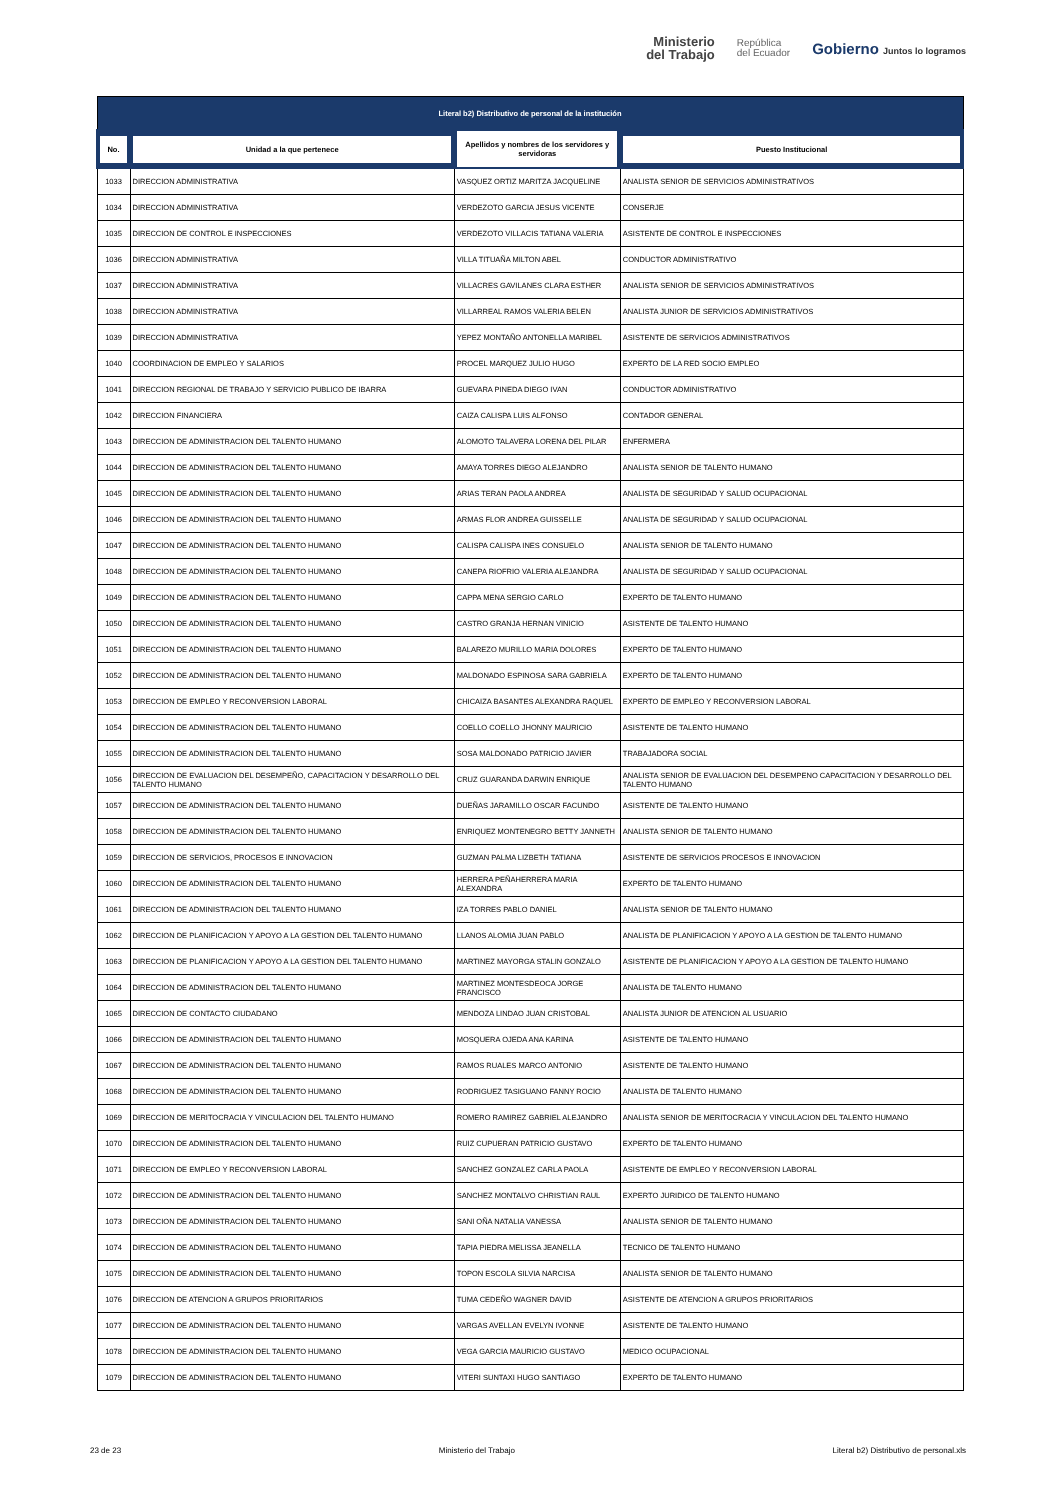Ministerio
del Trabajo
República
del Ecuador
Gobierno Juntos lo logramos
| Literal b2) Distributivo de personal de la institución | | | |
| --- | --- | --- | --- |
| No. | Unidad a la que pertenece | Apellidos y nombres de los servidores y servidoras | Puesto Institucional |
| 1033 | DIRECCION ADMINISTRATIVA | VASQUEZ ORTIZ MARITZA JACQUELINE | ANALISTA SENIOR DE SERVICIOS ADMINISTRATIVOS |
| 1034 | DIRECCION ADMINISTRATIVA | VERDEZOTO GARCIA JESUS VICENTE | CONSERJE |
| 1035 | DIRECCION DE CONTROL E INSPECCIONES | VERDEZOTO VILLACIS TATIANA VALERIA | ASISTENTE DE CONTROL E INSPECCIONES |
| 1036 | DIRECCION ADMINISTRATIVA | VILLA TITUAÑA MILTON ABEL | CONDUCTOR ADMINISTRATIVO |
| 1037 | DIRECCION ADMINISTRATIVA | VILLACRES GAVILANES CLARA ESTHER | ANALISTA SENIOR DE SERVICIOS ADMINISTRATIVOS |
| 1038 | DIRECCION ADMINISTRATIVA | VILLARREAL RAMOS VALERIA BELEN | ANALISTA JUNIOR DE SERVICIOS ADMINISTRATIVOS |
| 1039 | DIRECCION ADMINISTRATIVA | YEPEZ MONTAÑO ANTONELLA MARIBEL | ASISTENTE DE SERVICIOS ADMINISTRATIVOS |
| 1040 | COORDINACION DE EMPLEO Y SALARIOS | PROCEL MARQUEZ JULIO HUGO | EXPERTO DE LA RED SOCIO EMPLEO |
| 1041 | DIRECCION REGIONAL DE TRABAJO Y SERVICIO PUBLICO DE IBARRA | GUEVARA PINEDA DIEGO IVAN | CONDUCTOR ADMINISTRATIVO |
| 1042 | DIRECCION FINANCIERA | CAIZA CALISPA LUIS ALFONSO | CONTADOR GENERAL |
| 1043 | DIRECCION DE ADMINISTRACION DEL TALENTO HUMANO | ALOMOTO TALAVERA LORENA DEL PILAR | ENFERMERA |
| 1044 | DIRECCION DE ADMINISTRACION DEL TALENTO HUMANO | AMAYA TORRES DIEGO ALEJANDRO | ANALISTA SENIOR DE TALENTO HUMANO |
| 1045 | DIRECCION DE ADMINISTRACION DEL TALENTO HUMANO | ARIAS TERAN PAOLA ANDREA | ANALISTA DE SEGURIDAD Y SALUD OCUPACIONAL |
| 1046 | DIRECCION DE ADMINISTRACION DEL TALENTO HUMANO | ARMAS FLOR ANDREA GUISSELLE | ANALISTA DE SEGURIDAD Y SALUD OCUPACIONAL |
| 1047 | DIRECCION DE ADMINISTRACION DEL TALENTO HUMANO | CALISPA CALISPA INES CONSUELO | ANALISTA SENIOR DE TALENTO HUMANO |
| 1048 | DIRECCION DE ADMINISTRACION DEL TALENTO HUMANO | CANEPA RIOFRIO VALERIA ALEJANDRA | ANALISTA DE SEGURIDAD Y SALUD OCUPACIONAL |
| 1049 | DIRECCION DE ADMINISTRACION DEL TALENTO HUMANO | CAPPA MENA SERGIO CARLO | EXPERTO DE TALENTO HUMANO |
| 1050 | DIRECCION DE ADMINISTRACION DEL TALENTO HUMANO | CASTRO GRANJA HERNAN VINICIO | ASISTENTE DE TALENTO HUMANO |
| 1051 | DIRECCION DE ADMINISTRACION DEL TALENTO HUMANO | BALAREZO MURILLO MARIA DOLORES | EXPERTO DE TALENTO HUMANO |
| 1052 | DIRECCION DE ADMINISTRACION DEL TALENTO HUMANO | MALDONADO ESPINOSA SARA GABRIELA | EXPERTO DE TALENTO HUMANO |
| 1053 | DIRECCION DE EMPLEO Y RECONVERSION LABORAL | CHICAIZA BASANTES ALEXANDRA RAQUEL | EXPERTO DE EMPLEO Y RECONVERSION LABORAL |
| 1054 | DIRECCION DE ADMINISTRACION DEL TALENTO HUMANO | COELLO COELLO JHONNY MAURICIO | ASISTENTE DE TALENTO HUMANO |
| 1055 | DIRECCION DE ADMINISTRACION DEL TALENTO HUMANO | SOSA MALDONADO PATRICIO JAVIER | TRABAJADORA SOCIAL |
| 1056 | DIRECCION DE EVALUACION DEL DESEMPEÑO, CAPACITACION Y DESARROLLO DEL TALENTO HUMANO | CRUZ GUARANDA DARWIN ENRIQUE | ANALISTA SENIOR DE EVALUACION DEL DESEMPENO CAPACITACION Y DESARROLLO DEL TALENTO HUMANO |
| 1057 | DIRECCION DE ADMINISTRACION DEL TALENTO HUMANO | DUEÑAS JARAMILLO OSCAR FACUNDO | ASISTENTE DE TALENTO HUMANO |
| 1058 | DIRECCION DE ADMINISTRACION DEL TALENTO HUMANO | ENRIQUEZ MONTENEGRO BETTY JANNETH | ANALISTA SENIOR DE TALENTO HUMANO |
| 1059 | DIRECCION DE SERVICIOS, PROCESOS E INNOVACION | GUZMAN PALMA LIZBETH TATIANA | ASISTENTE DE SERVICIOS PROCESOS E INNOVACION |
| 1060 | DIRECCION DE ADMINISTRACION DEL TALENTO HUMANO | HERRERA PEÑAHERRERA MARIA ALEXANDRA | EXPERTO DE TALENTO HUMANO |
| 1061 | DIRECCION DE ADMINISTRACION DEL TALENTO HUMANO | IZA TORRES PABLO DANIEL | ANALISTA SENIOR DE TALENTO HUMANO |
| 1062 | DIRECCION DE PLANIFICACION Y APOYO A LA GESTION DEL TALENTO HUMANO | LLANOS ALOMIA JUAN PABLO | ANALISTA DE PLANIFICACION Y APOYO A LA GESTION DE TALENTO HUMANO |
| 1063 | DIRECCION DE PLANIFICACION Y APOYO A LA GESTION DEL TALENTO HUMANO | MARTINEZ MAYORGA STALIN GONZALO | ASISTENTE DE PLANIFICACION Y APOYO A LA GESTION DE TALENTO HUMANO |
| 1064 | DIRECCION DE ADMINISTRACION DEL TALENTO HUMANO | MARTINEZ MONTESDEOCA JORGE FRANCISCO | ANALISTA DE TALENTO HUMANO |
| 1065 | DIRECCION DE CONTACTO CIUDADANO | MENDOZA LINDAO JUAN CRISTOBAL | ANALISTA JUNIOR DE ATENCION AL USUARIO |
| 1066 | DIRECCION DE ADMINISTRACION DEL TALENTO HUMANO | MOSQUERA OJEDA ANA KARINA | ASISTENTE DE TALENTO HUMANO |
| 1067 | DIRECCION DE ADMINISTRACION DEL TALENTO HUMANO | RAMOS RUALES MARCO ANTONIO | ASISTENTE DE TALENTO HUMANO |
| 1068 | DIRECCION DE ADMINISTRACION DEL TALENTO HUMANO | RODRIGUEZ TASIGUANO FANNY ROCIO | ANALISTA DE TALENTO HUMANO |
| 1069 | DIRECCION DE MERITOCRACIA Y VINCULACION DEL TALENTO HUMANO | ROMERO RAMIREZ GABRIEL ALEJANDRO | ANALISTA SENIOR DE MERITOCRACIA Y VINCULACION DEL TALENTO HUMANO |
| 1070 | DIRECCION DE ADMINISTRACION DEL TALENTO HUMANO | RUIZ CUPUERAN PATRICIO GUSTAVO | EXPERTO DE TALENTO HUMANO |
| 1071 | DIRECCION DE EMPLEO Y RECONVERSION LABORAL | SANCHEZ GONZALEZ CARLA PAOLA | ASISTENTE DE EMPLEO Y RECONVERSION LABORAL |
| 1072 | DIRECCION DE ADMINISTRACION DEL TALENTO HUMANO | SANCHEZ MONTALVO CHRISTIAN RAUL | EXPERTO JURIDICO DE TALENTO HUMANO |
| 1073 | DIRECCION DE ADMINISTRACION DEL TALENTO HUMANO | SANI OÑA NATALIA VANESSA | ANALISTA SENIOR DE TALENTO HUMANO |
| 1074 | DIRECCION DE ADMINISTRACION DEL TALENTO HUMANO | TAPIA PIEDRA MELISSA JEANELLA | TECNICO DE TALENTO HUMANO |
| 1075 | DIRECCION DE ADMINISTRACION DEL TALENTO HUMANO | TOPON ESCOLA SILVIA NARCISA | ANALISTA SENIOR DE TALENTO HUMANO |
| 1076 | DIRECCION DE ATENCION A GRUPOS PRIORITARIOS | TUMA CEDEÑO WAGNER DAVID | ASISTENTE DE ATENCION A GRUPOS PRIORITARIOS |
| 1077 | DIRECCION DE ADMINISTRACION DEL TALENTO HUMANO | VARGAS AVELLAN EVELYN IVONNE | ASISTENTE DE TALENTO HUMANO |
| 1078 | DIRECCION DE ADMINISTRACION DEL TALENTO HUMANO | VEGA GARCIA MAURICIO GUSTAVO | MEDICO OCUPACIONAL |
| 1079 | DIRECCION DE ADMINISTRACION DEL TALENTO HUMANO | VITERI SUNTAXI HUGO SANTIAGO | EXPERTO DE TALENTO HUMANO |
23 de 23 Ministerio del Trabajo Literal b2) Distributivo de personal.xls